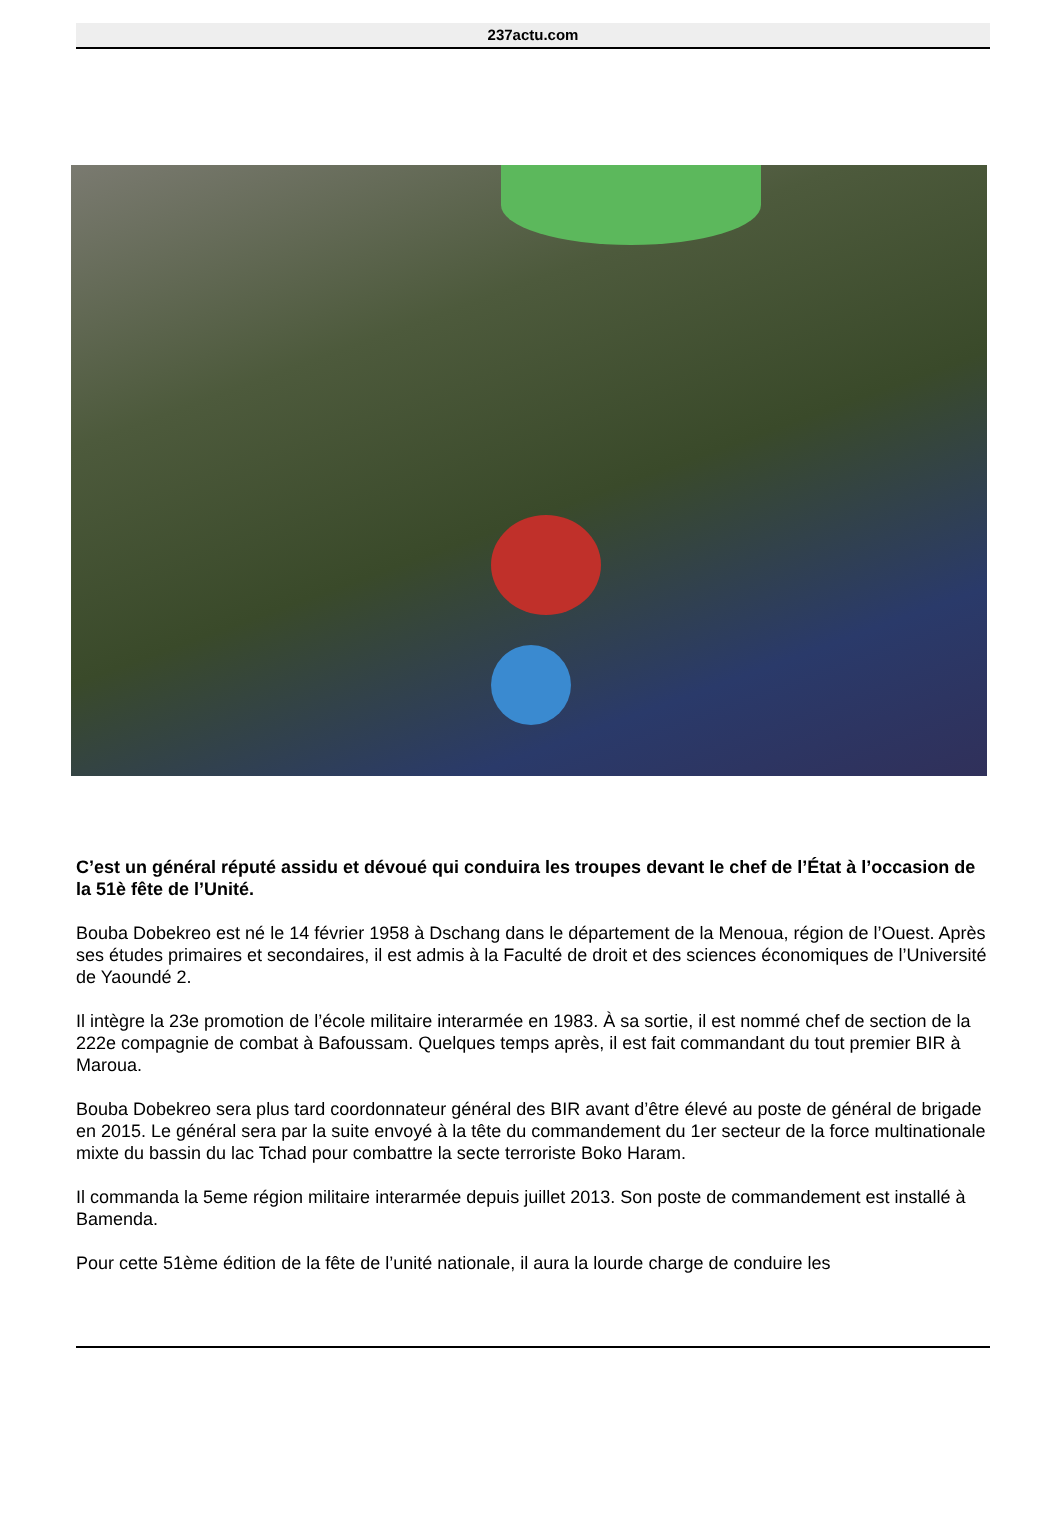237actu.com
C’est un général réputé assidu et dévoué qui conduira les troupes devant le chef de l’État à l’occasion de la 51è fête de l’Unité.
Bouba Dobekreo est né le 14 février 1958 à Dschang dans le département de la Menoua, région de l’Ouest. Après ses études primaires et secondaires, il est admis à la Faculté de droit et des sciences économiques de l’Université de Yaoundé 2.
Il intègre la 23e promotion de l’école militaire interarmée en 1983. À sa sortie, il est nommé chef de section de la 222e compagnie de combat à Bafoussam. Quelques temps après, il est fait commandant du tout premier BIR à Maroua.
Bouba Dobekreo sera plus tard coordonnateur général des BIR avant d’être élevé au poste de général de brigade en 2015. Le général sera par la suite envoyé à la tête du commandement du 1er secteur de la force multinationale mixte du bassin du lac Tchad pour combattre la secte terroriste Boko Haram.
Il commanda la 5eme région militaire interarmée depuis juillet 2013. Son poste de commandement est installé à Bamenda.
Pour cette 51ème édition de la fête de l’unité nationale, il aura la lourde charge de conduire les